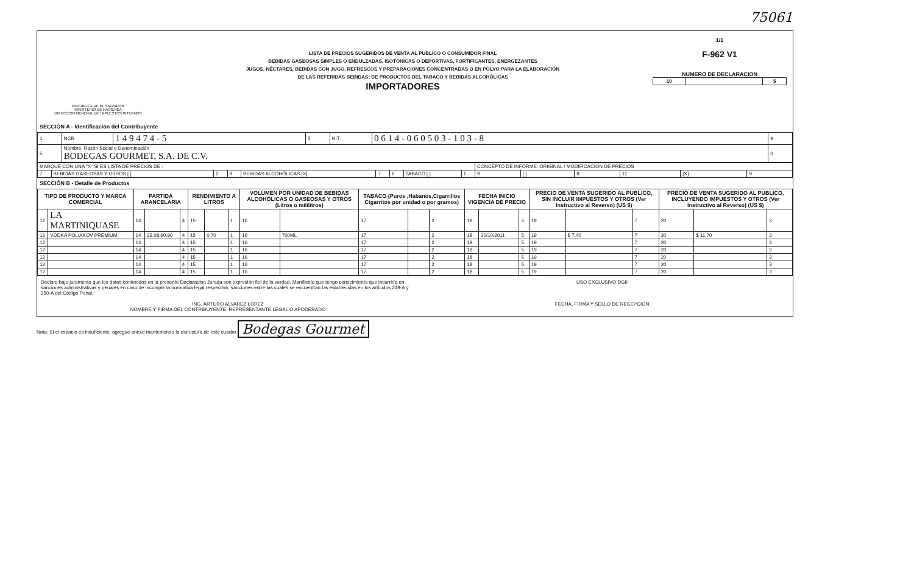75061
REPUBLICA DE EL SALVADOR
MINISTERIO DE HACIENDA
DIRECCION GENERAL DE IMPUESTOS INTERNOS
LISTA DE PRECIOS SUGERIDOS DE VENTA AL PÚBLICO O CONSUMIDOR FINAL
BEBIDAS GASEOSAS SIMPLES O ENDULZADAS, ISOTÓNICAS O DEPORTIVAS, FORTIFICANTES, ENERGEZANTES
JUGOS, NÉCTARES, BEBIDAS CON JUGO, REFRESCOS Y PREPARACIONES CONCENTRADAS O EN POLVO PARA LA ELABORACIÓN
DE LAS REFERIDAS BEBIDAS; DE PRODUCTOS DEL TABACO Y BEBIDAS ALCOHÓLICAS
IMPORTADORES
1/1
F-962 V1
NUMERO DE DECLARACION
| 10 | | 5 |
SECCIÓN A - Identificación del Contribuyente
| 1 | NCR | 1 4 9 4 7 4 - 5 | 2 | NIT | 0 6 1 4 - 0 6 0 5 0 3 - 1 0 3 - 8 | 9 |
| 5 | Nombre, Razón Social o Denominación BODEGAS GOURMET, S.A. DE C.V. | | | | | 0 |
| MARQUE CON UNA "X" SI ES LISTA DE PRECIOS DE : | | | | | | | | | CONCEPTO DE INFORME: ORIGINAL / MODIFICACION DE PRECIOS | | | | | |
| 7 | BEBIDAS GASEOSAS Y OTROS [ ] | 2 | 8 | BEBIDAS ALCOHÓLICAS [X] | 7 | 6 | TABACO [ ] | 1 | 9 | [ ] | 8 | 11 | [X] | 9 |
SECCIÓN B - Detalle de Productos
| TIPO DE PRODUCTO Y MARCA COMERCIAL | | PARTIDA ARANCELARIA | | | RENDIMIENTO A LITROS | | | VOLUMEN POR UNIDAD DE BEBIDAS ALCOHÓLICAS O GASEOSAS Y OTROS (Litros o mililitros) | | TABACO (Puros ,Habanos,Cigarrillos Cigarritos por unidad o por gramos) | | | FECHA INICIO VIGENCIA DE PRECIO | | | PRECIO DE VENTA SUGERIDO AL PUBLICO, SIN INCLUIR IMPUESTOS Y OTROS (Ver Instructivo al Reverso) (US $) | | | PRECIO DE VENTA SUGERIDO AL PUBLICO, INCLUYENDO IMPUESTOS Y OTROS (Ver Instructivo al Reverso) (US $) | | |
| --- | --- | --- | --- | --- | --- | --- | --- | --- | --- | --- | --- | --- | --- | --- | --- | --- | --- | --- | --- | --- | --- |
| 12 | LA MARTINIQUASE | 14 | | 4 | 15 | | 1 | 16 | | 17 | | 2 | 18 | | 5 | 19 | | 7 | 20 | | 3 |
| 12 | VODKA POLIAKOV PREMIUM | 14 | 22.08.60.90 | 4 | 15 | 0.70 | 1 | 16 | 700ML | 17 | | 2 | 18 | 20/10/2011 | 5 | 19 | $ 7.40 | 7 | 20 | $ 11.70 | 3 |
| 12 | | 14 | | 4 | 15 | | 1 | 16 | | 17 | | 2 | 18 | | 5 | 19 | | 7 | 20 | | 3 |
| 12 | | 14 | | 4 | 15 | | 1 | 16 | | 17 | | 2 | 18 | | 5 | 19 | | 7 | 20 | | 3 |
| 12 | | 14 | | 4 | 15 | | 1 | 16 | | 17 | | 2 | 18 | | 5 | 19 | | 7 | 20 | | 3 |
| 12 | | 14 | | 4 | 15 | | 1 | 16 | | 17 | | 2 | 18 | | 5 | 19 | | 7 | 20 | | 3 |
| 12 | | 14 | | 4 | 15 | | 1 | 16 | | 17 | | 2 | 18 | | 5 | 19 | | 7 | 20 | | 3 |
Declaro bajo juramento que los datos contenidos en la presente Declaracion Jurada son expresión fiel de la verdad. Manifiesto que tengo conocimiento que incurriría en sanciones administrativas y penales en caso de incumplir la normativa legal respectiva, sanciones entre las cuales se encuentran las establecidas en los artículos 249-A y 250-A del Código Penal.
ING. ARTURO ALVAREZ LOPEZ
NOMBRE Y FIRMA DEL CONTRIBUYENTE, REPRESENTANTE LEGAL O APODERADO
USO EXCLUSIVO DGII
FECHA, FIRMA Y SELLO DE RECEPCION
Nota: Si el espacio es insuficiente, agregue anexo manteniendo la estructura de este cuadro Bodegas Gourmet